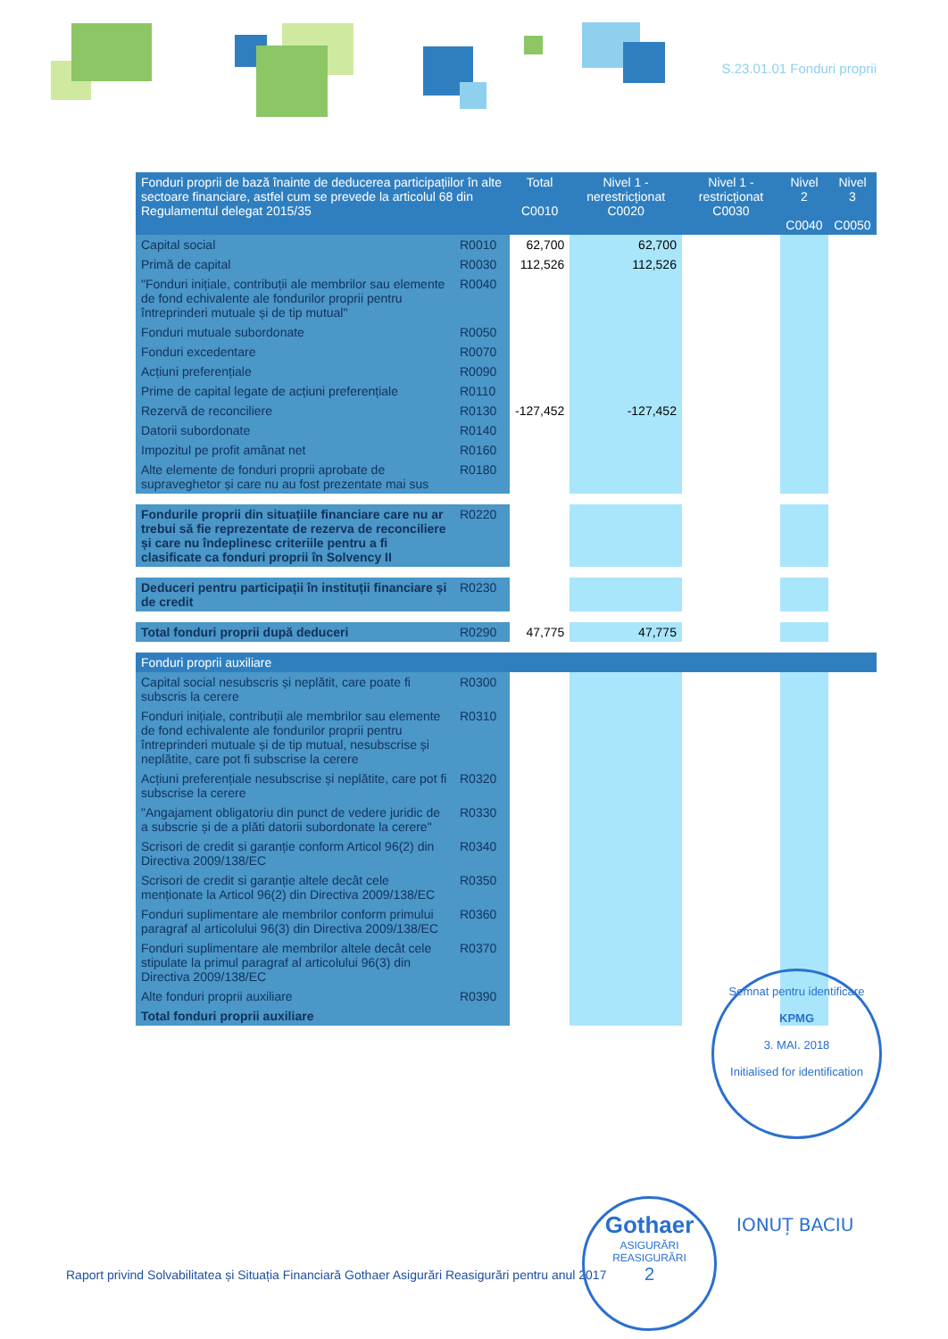S.23.01.01 Fonduri proprii
| Fonduri proprii de bază înainte de deducerea participațiilor în alte sectoare financiare, astfel cum se prevede la articolul 68 din Regulamentul delegat 2015/35 | | Total C0010 | Nivel 1 - nerestricționat C0020 | Nivel 1 - restricționat C0030 | Nivel 2 C0040 | Nivel 3 C0050 |
| --- | --- | --- | --- | --- | --- | --- |
| Capital social | R0010 | 62,700 | 62,700 | | | |
| Primă de capital | R0030 | 112,526 | 112,526 | | | |
| "Fonduri inițiale, contribuții ale membrilor sau elemente de fond echivalente ale fondurilor proprii pentru întreprinderi mutuale și de tip mutual" | R0040 | | | | | |
| Fonduri mutuale subordonate | R0050 | | | | | |
| Fonduri excedentare | R0070 | | | | | |
| Acțiuni preferențiale | R0090 | | | | | |
| Prime de capital legate de acțiuni preferențiale | R0110 | | | | | |
| Rezervă de reconciliere | R0130 | -127,452 | -127,452 | | | |
| Datorii subordonate | R0140 | | | | | |
| Impozitul pe profit amânat net | R0160 | | | | | |
| Alte elemente de fonduri proprii aprobate de supraveghetor și care nu au fost prezentate mai sus | R0180 | | | | | |
| Fondurile proprii din situațiile financiare care nu ar trebui să fie reprezentate de rezerva de reconciliere și care nu îndeplinesc criteriile pentru a fi clasificate ca fonduri proprii în Solvency II | R0220 | | | | | |
| Deduceri pentru participații în instituții financiare și de credit | R0230 | | | | | |
| Total fonduri proprii după deduceri | R0290 | 47,775 | 47,775 | | | |
| Fonduri proprii auxiliare | | | | | | |
| Capital social nesubscris și neplătit, care poate fi subscris la cerere | R0300 | | | | | |
| Fonduri inițiale, contribuții ale membrilor sau elemente de fond echivalente ale fondurilor proprii pentru întreprinderi mutuale și de tip mutual, nesubscrise și neplătite, care pot fi subscrise la cerere | R0310 | | | | | |
| Acțiuni preferențiale nesubscrise și neplătite, care pot fi subscrise la cerere | R0320 | | | | | |
| "Angajament obligatoriu din punct de vedere juridic de a subscrie și de a plăti datorii subordonate la cerere" | R0330 | | | | | |
| Scrisori de credit si garanție conform Articol 96(2) din Directiva 2009/138/EC | R0340 | | | | | |
| Scrisori de credit si garanție altele decât cele menționate la Articol 96(2) din Directiva 2009/138/EC | R0350 | | | | | |
| Fonduri suplimentare ale membrilor conform primului paragraf al articolului 96(3) din Directiva 2009/138/EC | R0360 | | | | | |
| Fonduri suplimentare ale membrilor altele decât cele stipulate la primul paragraf al articolului 96(3) din Directiva 2009/138/EC | R0370 | | | | | |
| Alte fonduri proprii auxiliare | R0390 | | | | | |
| Total fonduri proprii auxiliare | | | | | | |
Semnat pentru identificare
KPMG
3. MAI. 2018
Initialised for identification
Raport privind Solvabilitatea și Situația Financiară Gothaer Asigurări Reasigurări pentru anul 2017
Gothaer
ASIGURĂRI REASIGURĂRI
2
IONUȚ BACIU